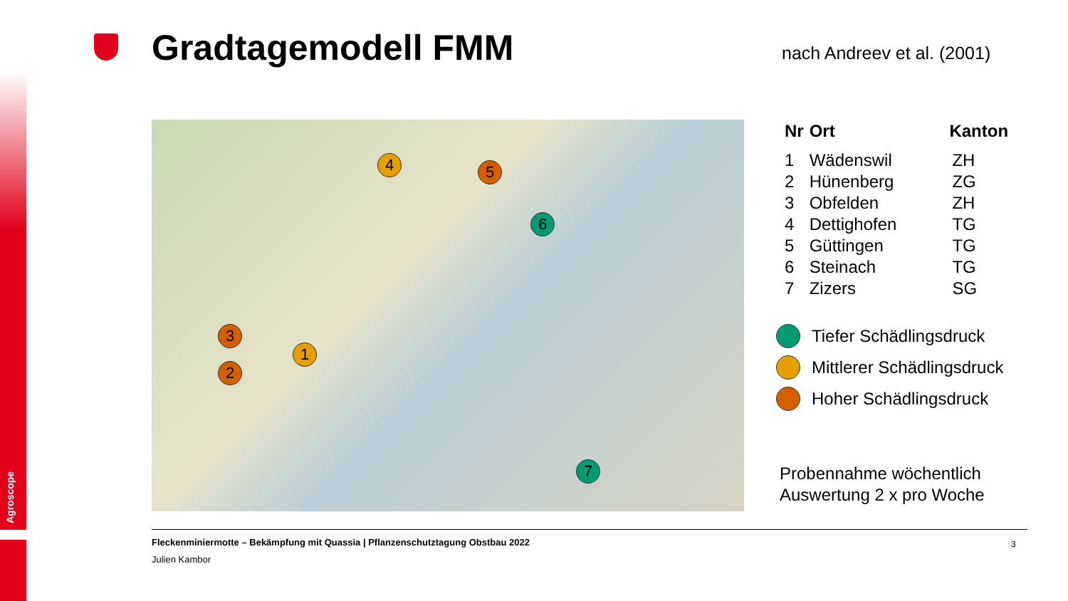Agroscope
Gradtagemodell FMM nach Andreev et al. (2001)
4 5
6
3
1
2
7
| Nr | Ort | Kanton |
| --- | --- | --- |
| 1 | Wädenswil | ZH |
| 2 | Hünenberg | ZG |
| 3 | Obfelden | ZH |
| 4 | Dettighofen | TG |
| 5 | Güttingen | TG |
| 6 | Steinach | TG |
| 7 | Zizers | SG |
Tiefer Schädlingsdruck
Mittlerer Schädlingsdruck
Hoher Schädlingsdruck
Probennahme wöchentlich
Auswertung 2 x pro Woche
Fleckenminiermotte – Bekämpfung mit Quassia | Pflanzenschutztagung Obstbau 2022
Julien Kambor
3